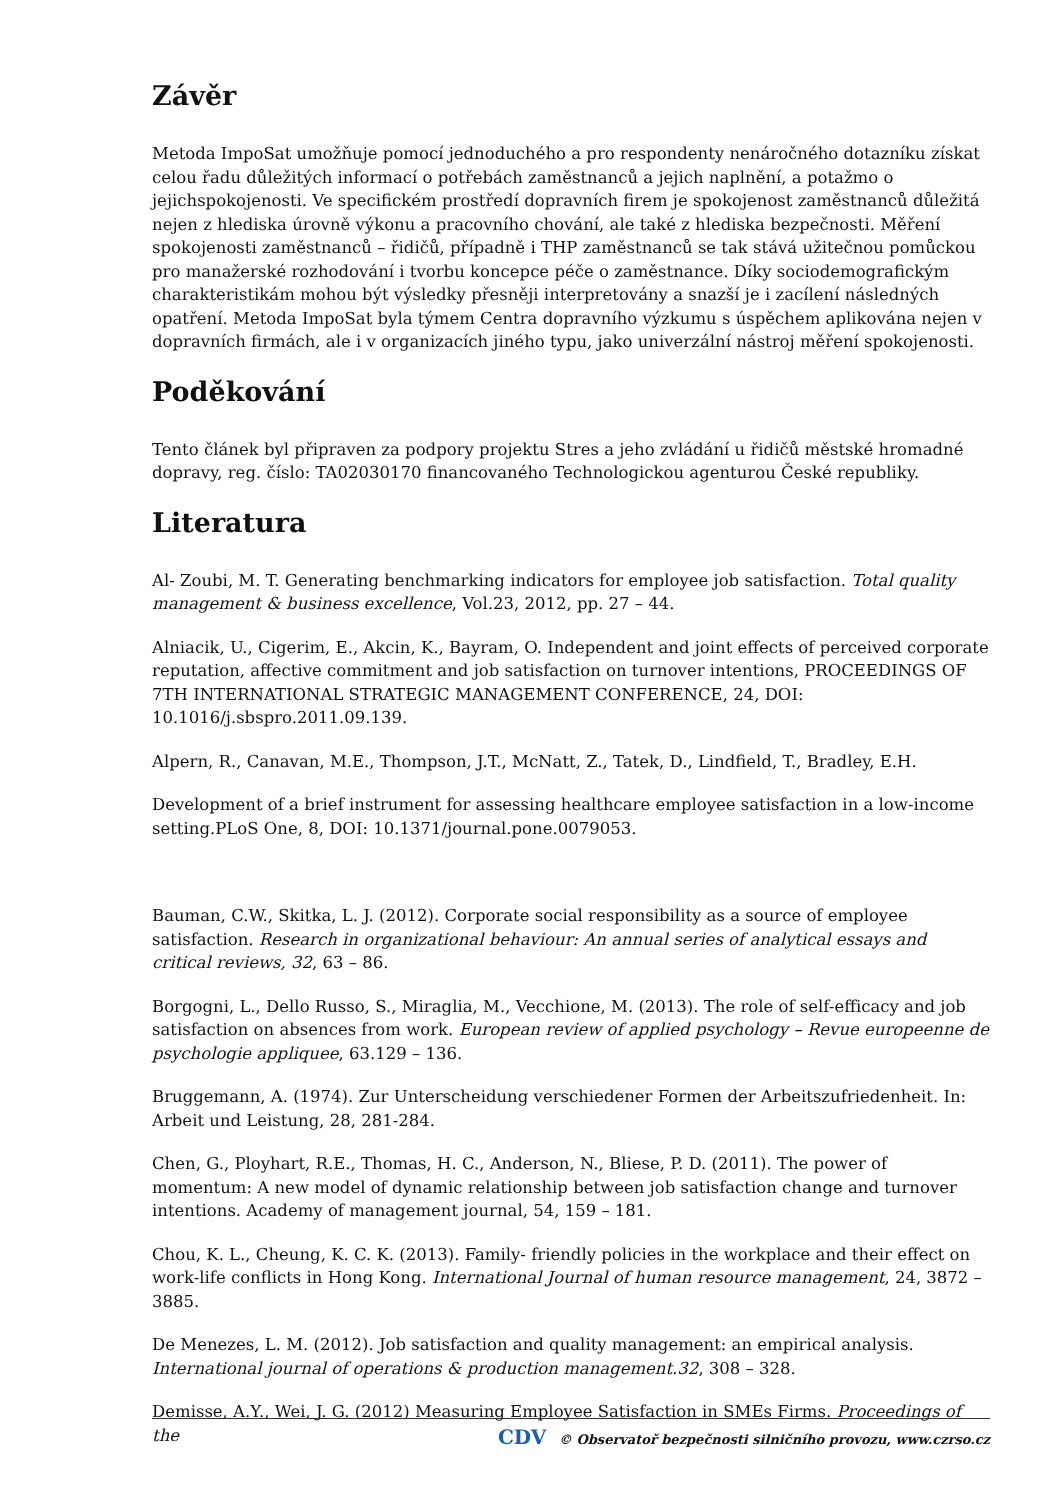Závěr
Metoda ImpoSat umožňuje pomocí jednoduchého a pro respondenty nenáročného dotazníku získat celou řadu důležitých informací o potřebách zaměstnanců a jejich naplnění, a potažmo o jejichspokojenosti. Ve specifickém prostředí dopravních firem je spokojenost zaměstnanců důležitá nejen z hlediska úrovně výkonu a pracovního chování, ale také z hlediska bezpečnosti. Měření spokojenosti zaměstnanců – řidičů, případně i THP zaměstnanců se tak stává užitečnou pomůckou pro manažerské rozhodování i tvorbu koncepce péče o zaměstnance. Díky sociodemografickým charakteristikám mohou být výsledky přesněji interpretovány a snazší je i zacílení následných opatření. Metoda ImpoSat byla týmem Centra dopravního výzkumu s úspěchem aplikována nejen v dopravních firmách, ale i v organizacích jiného typu, jako univerzální nástroj měření spokojenosti.
Poděkování
Tento článek byl připraven za podpory projektu Stres a jeho zvládání u řidičů městské hromadné dopravy, reg. číslo: TA02030170 financovaného Technologickou agenturou České republiky.
Literatura
Al- Zoubi, M. T. Generating benchmarking indicators for employee job satisfaction. Total quality management & business excellence, Vol.23, 2012, pp. 27 – 44.
Alniacik, U., Cigerim, E., Akcin, K., Bayram, O. Independent and joint effects of perceived corporate reputation, affective commitment and job satisfaction on turnover intentions, PROCEEDINGS OF 7TH INTERNATIONAL STRATEGIC MANAGEMENT CONFERENCE, 24, DOI: 10.1016/j.sbspro.2011.09.139.
Alpern, R., Canavan, M.E., Thompson, J.T., McNatt, Z., Tatek, D., Lindfield, T., Bradley, E.H.
Development of a brief instrument for assessing healthcare employee satisfaction in a low-income setting.PLoS One, 8, DOI: 10.1371/journal.pone.0079053.
Bauman, C.W., Skitka, L. J. (2012). Corporate social responsibility as a source of employee satisfaction. Research in organizational behaviour: An annual series of analytical essays and critical reviews, 32, 63 – 86.
Borgogni, L., Dello Russo, S., Miraglia, M., Vecchione, M. (2013). The role of self-efficacy and job satisfaction on absences from work. European review of applied psychology – Revue europeenne de psychologie appliquee, 63.129 – 136.
Bruggemann, A. (1974). Zur Unterscheidung verschiedener Formen der Arbeitszufriedenheit. In: Arbeit und Leistung, 28, 281-284.
Chen, G., Ployhart, R.E., Thomas, H. C., Anderson, N., Bliese, P. D. (2011). The power of momentum: A new model of dynamic relationship between job satisfaction change and turnover intentions. Academy of management journal, 54, 159 – 181.
Chou, K. L., Cheung, K. C. K. (2013). Family- friendly policies in the workplace and their effect on work-life conflicts in Hong Kong. International Journal of human resource management, 24, 3872 – 3885.
De Menezes, L. M. (2012). Job satisfaction and quality management: an empirical analysis. International journal of operations & production management.32, 308 – 328.
Demisse, A.Y., Wei, J. G. (2012) Measuring Employee Satisfaction in SMEs Firms. Proceedings of the
CDV © Observatoř bezpečnosti silničního provozu, www.czrso.cz